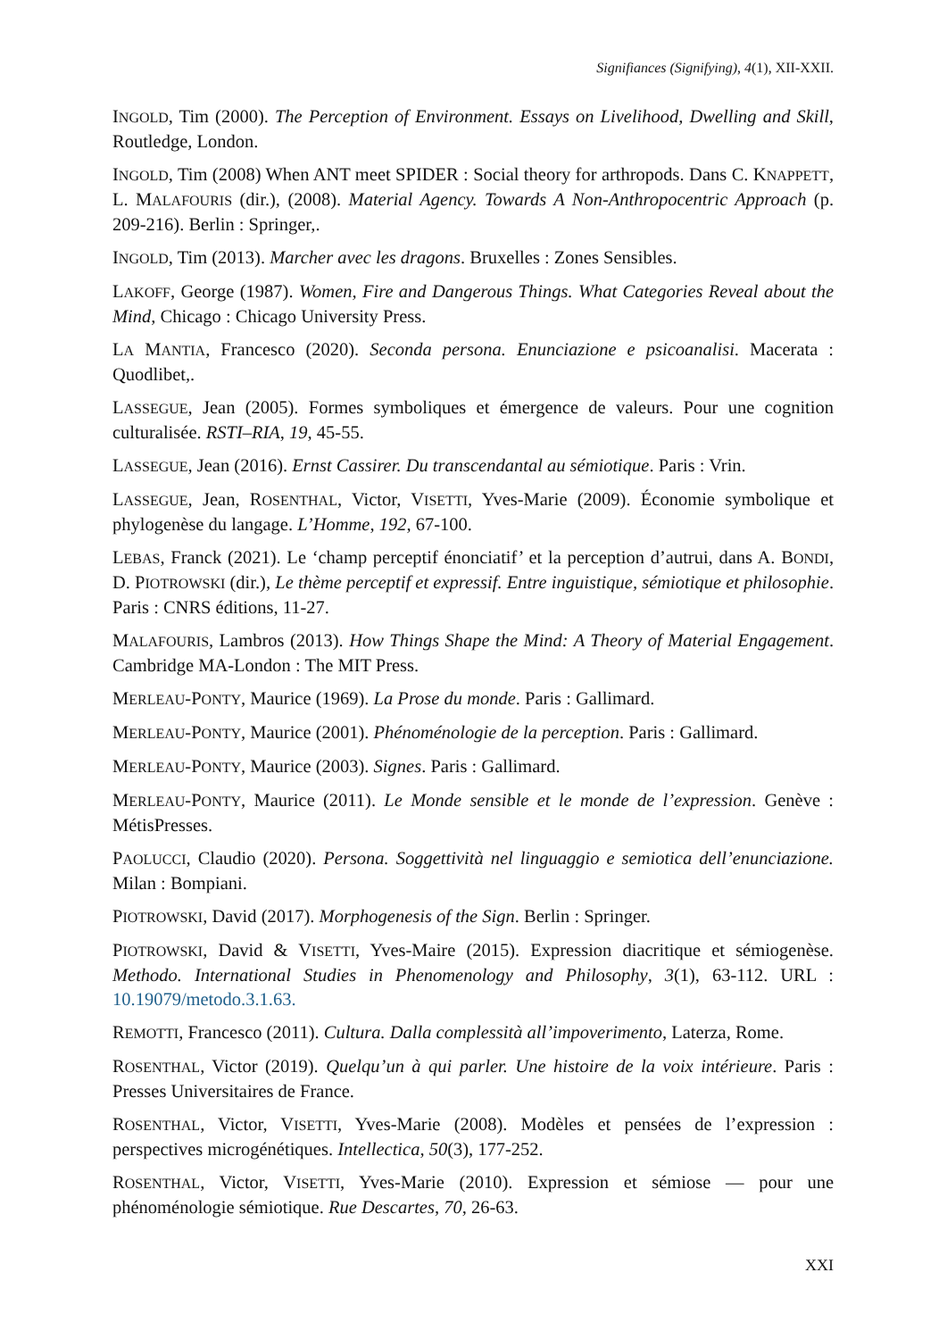Signifiances (Signifying), 4(1), XII-XXII.
INGOLD, Tim (2000). The Perception of Environment. Essays on Livelihood, Dwelling and Skill, Routledge, London.
INGOLD, Tim (2008) When ANT meet SPIDER : Social theory for arthropods. Dans C. KNAPPETT, L. MALAFOURIS (dir.), (2008). Material Agency. Towards A Non-Anthropocentric Approach (p. 209-216). Berlin : Springer,.
INGOLD, Tim (2013). Marcher avec les dragons. Bruxelles : Zones Sensibles.
LAKOFF, George (1987). Women, Fire and Dangerous Things. What Categories Reveal about the Mind, Chicago : Chicago University Press.
LA MANTIA, Francesco (2020). Seconda persona. Enunciazione e psicoanalisi. Macerata : Quodlibet,.
LASSEGUE, Jean (2005). Formes symboliques et émergence de valeurs. Pour une cognition culturalisée. RSTI–RIA, 19, 45-55.
LASSEGUE, Jean (2016). Ernst Cassirer. Du transcendantal au sémiotique. Paris : Vrin.
LASSEGUE, Jean, ROSENTHAL, Victor, VISETTI, Yves-Marie (2009). Économie symbolique et phylogenèse du langage. L’Homme, 192, 67-100.
LEBAS, Franck (2021). Le ‘champ perceptif énonciatif’ et la perception d’autrui, dans A. BONDI, D. PIOTROWSKI (dir.), Le thème perceptif et expressif. Entre inguistique, sémiotique et philosophie. Paris : CNRS éditions, 11-27.
MALAFOURIS, Lambros (2013). How Things Shape the Mind: A Theory of Material Engagement. Cambridge MA-London : The MIT Press.
MERLEAU-PONTY, Maurice (1969). La Prose du monde. Paris : Gallimard.
MERLEAU-PONTY, Maurice (2001). Phénoménologie de la perception. Paris : Gallimard.
MERLEAU-PONTY, Maurice (2003). Signes. Paris : Gallimard.
MERLEAU-PONTY, Maurice (2011). Le Monde sensible et le monde de l’expression. Genève : MétisPresses.
PAOLUCCI, Claudio (2020). Persona. Soggettività nel linguaggio e semiotica dell’enunciazione. Milan : Bompiani.
PIOTROWSKI, David (2017). Morphogenesis of the Sign. Berlin : Springer.
PIOTROWSKI, David & VISETTI, Yves-Maire (2015). Expression diacritique et sémiogenèse. Methodo. International Studies in Phenomenology and Philosophy, 3(1), 63-112. URL : 10.19079/metodo.3.1.63.
REMOTTI, Francesco (2011). Cultura. Dalla complessità all’impoverimento, Laterza, Rome.
ROSENTHAL, Victor (2019). Quelqu’un à qui parler. Une histoire de la voix intérieure. Paris : Presses Universitaires de France.
ROSENTHAL, Victor, VISETTI, Yves-Marie (2008). Modèles et pensées de l’expression : perspectives microgénétiques. Intellectica, 50(3), 177-252.
ROSENTHAL, Victor, VISETTI, Yves-Marie (2010). Expression et sémiose — pour une phénoménologie sémiotique. Rue Descartes, 70, 26-63.
XXI